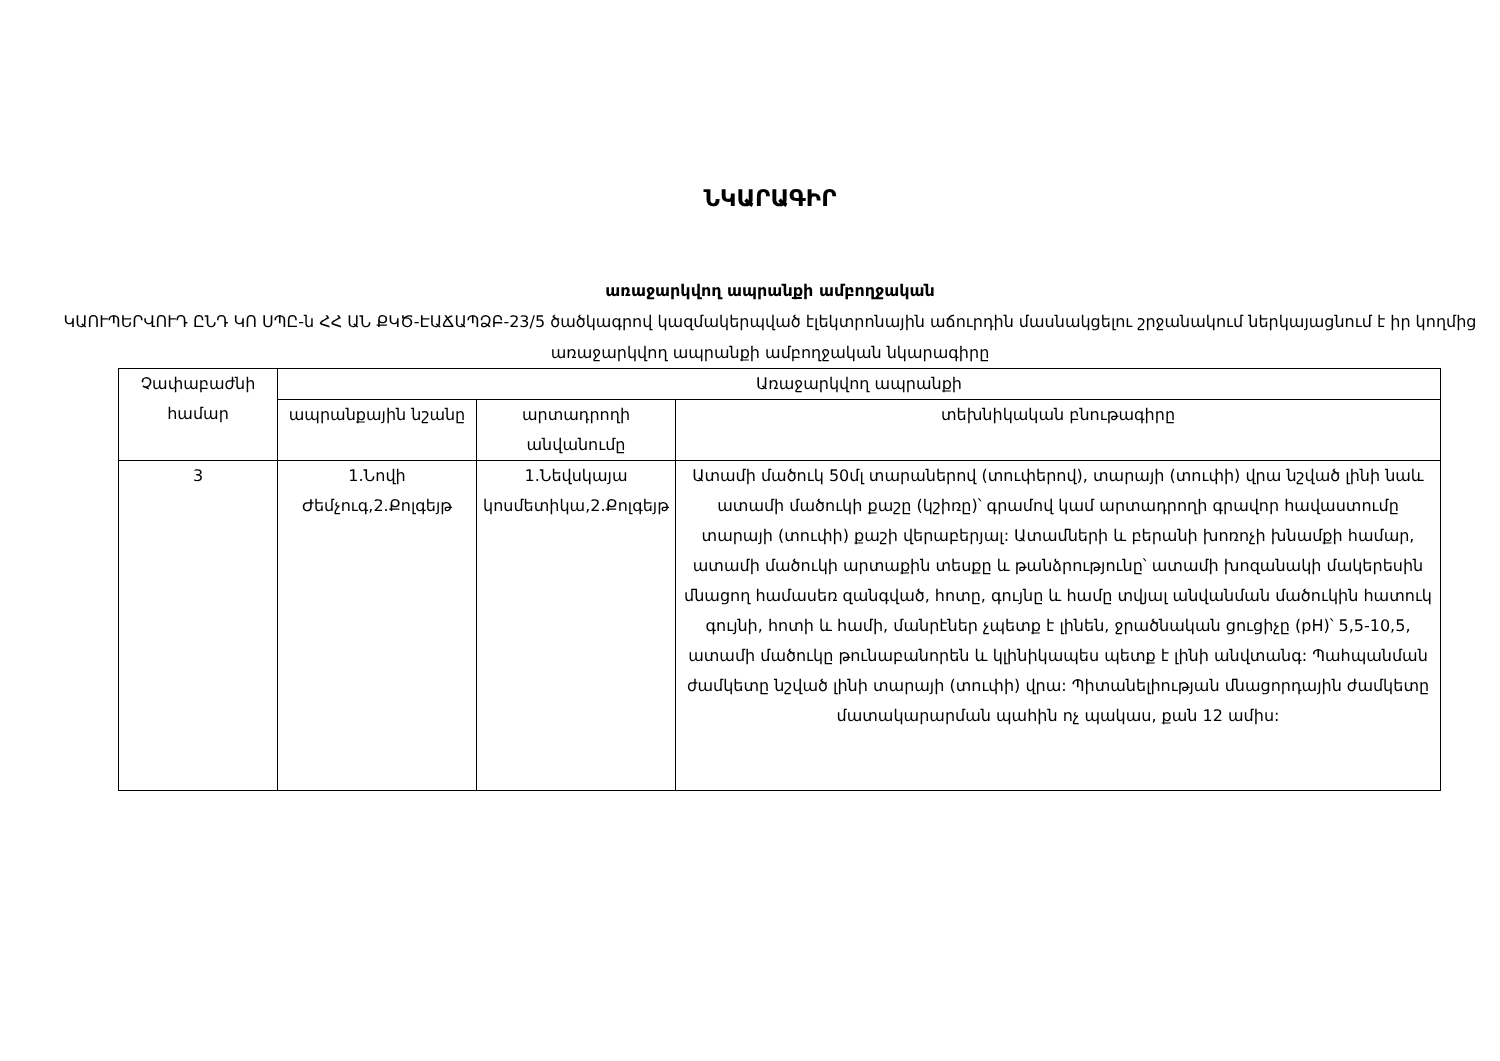ՆԿԱՐԱԳԻՐ
առաջարկվող ապրանքի ամբողջական
ԿԱՈՒՊԵՐՎՈՒԴ ԸՆԴ ԿՈ ՍՊԸ-ն ՀՀ ԱՆ ՔԿԾ-ԷԱՃԱՊՁԲ-23/5 ծածկագրով կազմակերպված էլեկտրոնային աճուրդին մասնակցելու շրջանակում ներկայացնում է իր կողմից առաջարկվող ապրանքի ամբողջական նկարագիրը
| Չափաբաժնի համար | Առաջարկվող ապրանքի | | |
| --- | --- | --- | --- |
| | ապրանքային նշանը | արտադրողի անվանումը | տեխնիկական բնութագիրը |
| 3 | 1.Նովի Ժեմչուգ,2.Քոլգեյթ | 1.Նեվսկայա կոսմետիկա,2.Քոլգեյթ | Ատամի մածուկ 50մլ տարաներով (տուփերով), տարայի (տուփի) վրա նշված լինի նաև ատամի մածուկի քաշը (կշիռը)՝ գրամով կամ արտադրողի գրավոր հավաստումը տարայի (տուփի) քաշի վերաբերյալ: Ատամների և բերանի խոռոչի խնամքի համար, ատամի մածուկի արտաքին տեսքը և թանձրությունը՝ ատամի խոզանակի մակերեսին մնացող համասեռ զանգված, հոտը, գույնը և համը տվյալ անվանման մածուկին հատուկ գույնի, հոտի և համի, մանրէներ չպետք է լինեն, ջրածնական ցուցիչը (pH)՝ 5,5-10,5, ատամի մածուկը թունաբանորեն և կլինիկապես պետք է լինի անվտանգ: Պահպանման ժամկետը նշված լինի տարայի (տուփի) վրա: Պիտանելիության մնացորդային ժամկետը մատակարարման պահին ոչ պակաս, քան 12 ամիս: |